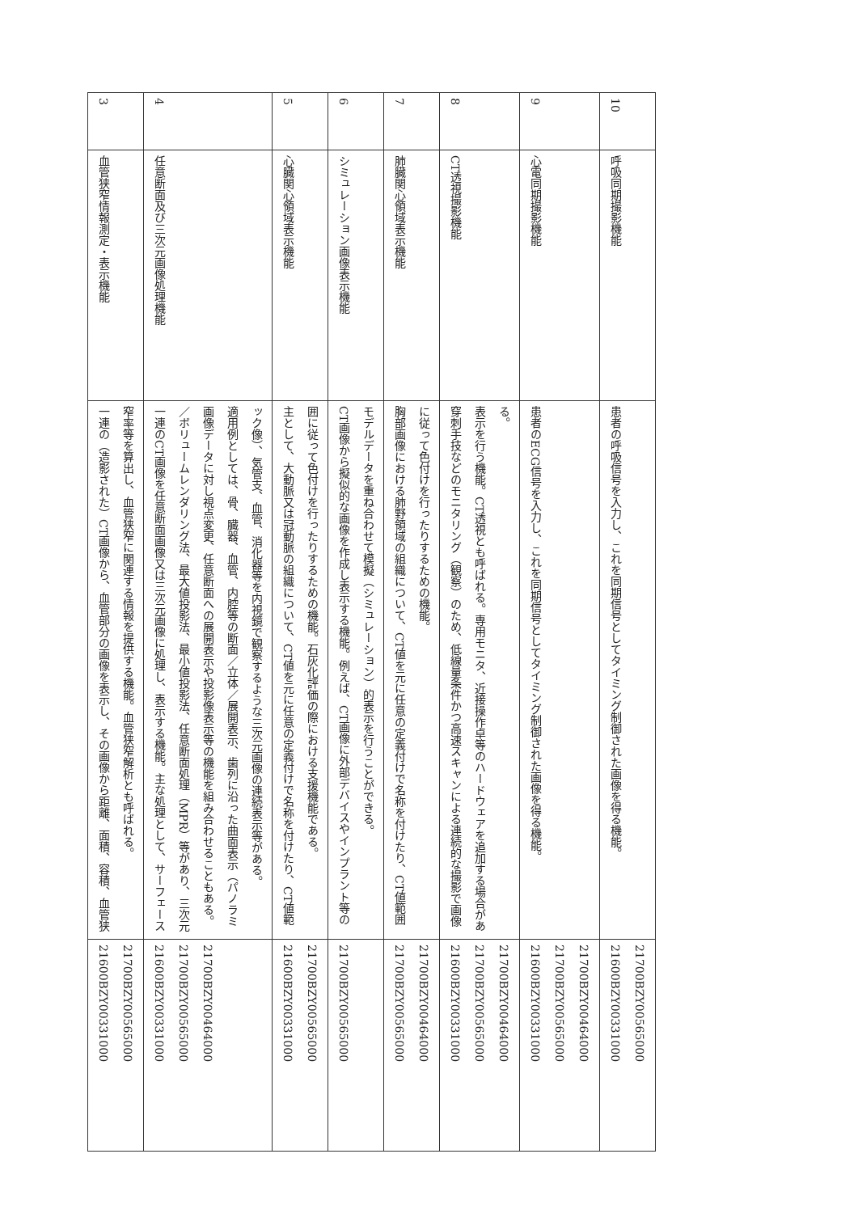| 3 | 血管狭窄情報測定・表示機能 | 一連の（造影された）CT画像から、血管部分の画像を表示し、その画像から距離、面積、容積、血管狭窄率等を算出し、血管狭窄に関連する情報を提供する機能。血管狭窄解析とも呼ばれる。 | 21600BZY00331000 21700BZY00565000 |
| 4 | 任意断面及び三次元画像処理機能 | 一連のCT画像を任意断面画像又は三次元画像に処理し、表示する機能。主な処理として、サーフェース／ボリュームレンダリング法、最大値投影法、最小値投影法、任意断面処理（MPR）等があり、三次元画像データに対し視点変更、任意断面への展開表示や投影像表示等の機能を組み合わせることもある。適用例としては、骨、臓器、血管、内腔等の断面／立体／展開表示、歯列に沿った曲面表示（パノラミック像）、気管支、血管、消化器等を内視鏡で観察するような三次元画像の連続表示等がある。 | 21600BZY00331000 21700BZY00565000 21700BZY00464000 |
| 5 | 心臓関心領域表示機能 | 主として、大動脈又は冠動脈の組織について、CT値を元に任意の定義付けで名称を付けたり、CT値範囲に従って色付けを行ったりするための機能。石灰化評価の際における支援機能である。 | 21600BZY00331000 21700BZY00565000 |
| 6 | シミュレーション画像表示機能 | CT画像から擬似的な画像を作成し表示する機能。例えば、CT画像に外部デバイスやインプラント等のモデルデータを重ね合わせて模擬（シミュレーション）的表示を行うことができる。 | 21700BZY00565000 |
| 7 | 肺臓関心領域表示機能 | 胸部画像における肺野領域の組織について、CT値を元に任意の定義付けで名称を付けたり、CT値範囲に従って色付けを行ったりするための機能。 | 21700BZY00565000 21700BZY00464000 |
| 8 | CT透視撮影機能 | 穿刺手技などのモニタリング（観察）のため、低線量条件かつ高速スキャンによる連続的な撮影で画像表示を行う機能。CT透視とも呼ばれる。専用モニタ、近接操作卓等のハードウェアを追加する場合がある。 | 21600BZY00331000 21700BZY00565000 21700BZY00464000 |
| 9 | 心電同期撮影機能 | 患者のECG信号を入力し、これを同期信号としてタイミング制御された画像を得る機能。 | 21600BZY00331000 21700BZY00565000 21700BZY00464000 |
| 10 | 呼吸同期撮影機能 | 患者の呼吸信号を入力し、これを同期信号としてタイミング制御された画像を得る機能。 | 21600BZY00331000 21700BZY00565000 |